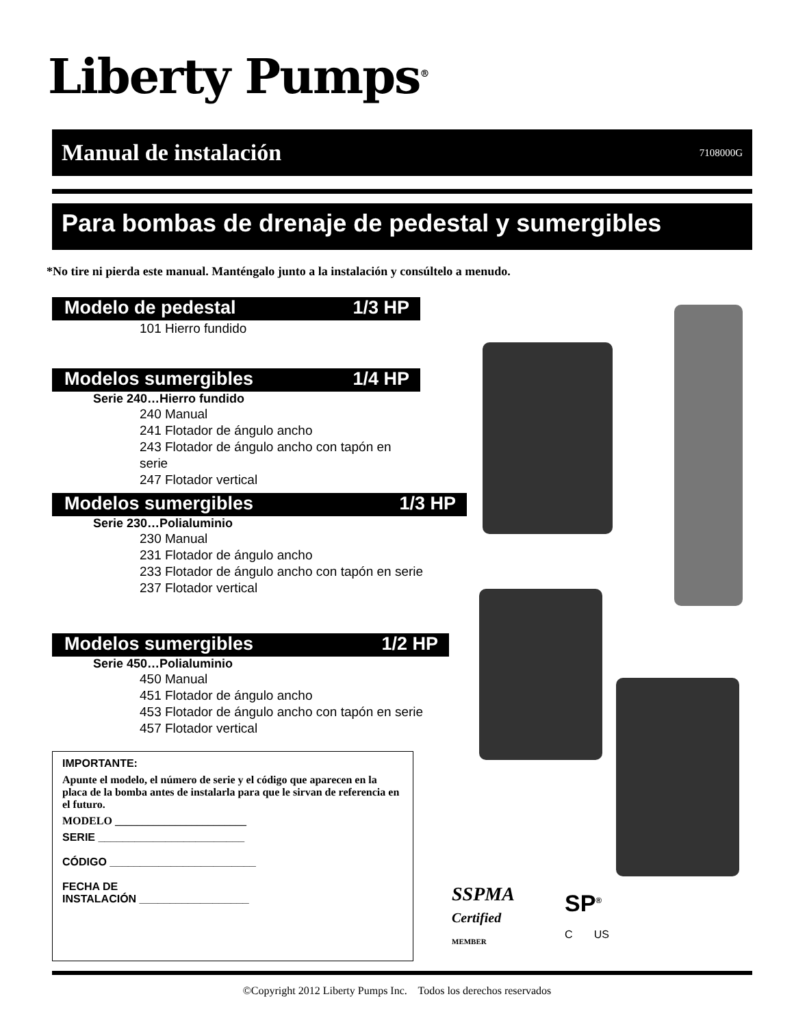Liberty Pumps<sup>®</sup>
Manual de instalación
7108000G
Para bombas de drenaje de pedestal y sumergibles
*No tire ni pierda este manual. Manténgalo junto a la instalación y consúltelo a menudo.
Modelo de pedestal 1/3 HP
101 Hierro fundido
Modelos sumergibles 1/4 HP
Serie 240…Hierro fundido
240 Manual
241 Flotador de ángulo ancho
243 Flotador de ángulo ancho con tapón en serie
247 Flotador vertical
Modelos sumergibles 1/3 HP
Serie 230…Polialuminio
230 Manual
231 Flotador de ángulo ancho
233 Flotador de ángulo ancho con tapón en serie
237 Flotador vertical
Modelos sumergibles 1/2 HP
Serie 450…Polialuminio
450 Manual
451 Flotador de ángulo ancho
453 Flotador de ángulo ancho con tapón en serie
457 Flotador vertical
IMPORTANTE:
Apunte el modelo, el número de serie y el código que aparecen en la placa de la bomba antes de instalarla para que le sirvan de referencia en el futuro.
MODELO ________________________
SERIE ________________________
CÓDIGO ________________________
FECHA DE
INSTALACIÓN __________________
SSPMA
Certified
MEMBER
SP<sup>®</sup>
C US
©Copyright 2012 Liberty Pumps Inc. Todos los derechos reservados